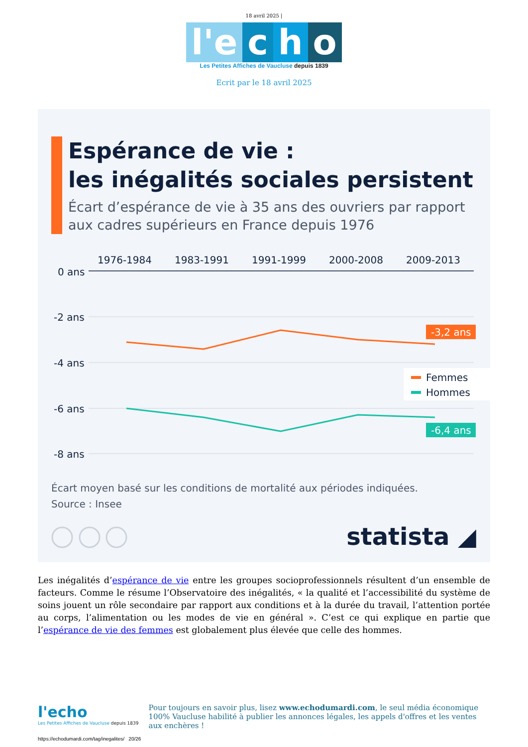18 avril 2025 |
l'e c h o
Les Petites Affiches de Vaucluse depuis 1839
Ecrit par le 18 avril 2025
Espérance de vie :
les inégalités sociales persistent
Écart d’espérance de vie à 35 ans des ouvriers par rapport
aux cadres supérieurs en France depuis 1976
1976-1984
1983-1991
1991-1999
2000-2008
2009-2013
0 ans
-2 ans
-4 ans
-6 ans
-8 ans
-3,2 ans
-6,4 ans
Femmes
Hommes
Écart moyen basé sur les conditions de mortalité aux périodes indiquées.
Source : Insee
statista ◢
Les inégalités d’espérance de vie entre les groupes socioprofessionnels résultent d’un ensemble de facteurs. Comme le résume l’Observatoire des inégalités, « la qualité et l’accessibilité du système de soins jouent un rôle secondaire par rapport aux conditions et à la durée du travail, l’attention portée au corps, l’alimentation ou les modes de vie en général ». C’est ce qui explique en partie que l’espérance de vie des femmes est globalement plus élevée que celle des hommes.
l'echo
Les Petites Affiches de Vaucluse depuis 1839
Pour toujours en savoir plus, lisez www.echodumardi.com, le seul média économique 100% Vaucluse habilité à publier les annonces légales, les appels d'offres et les ventes aux enchères !
https://echodumardi.com/tag/inegalites/ 20/26